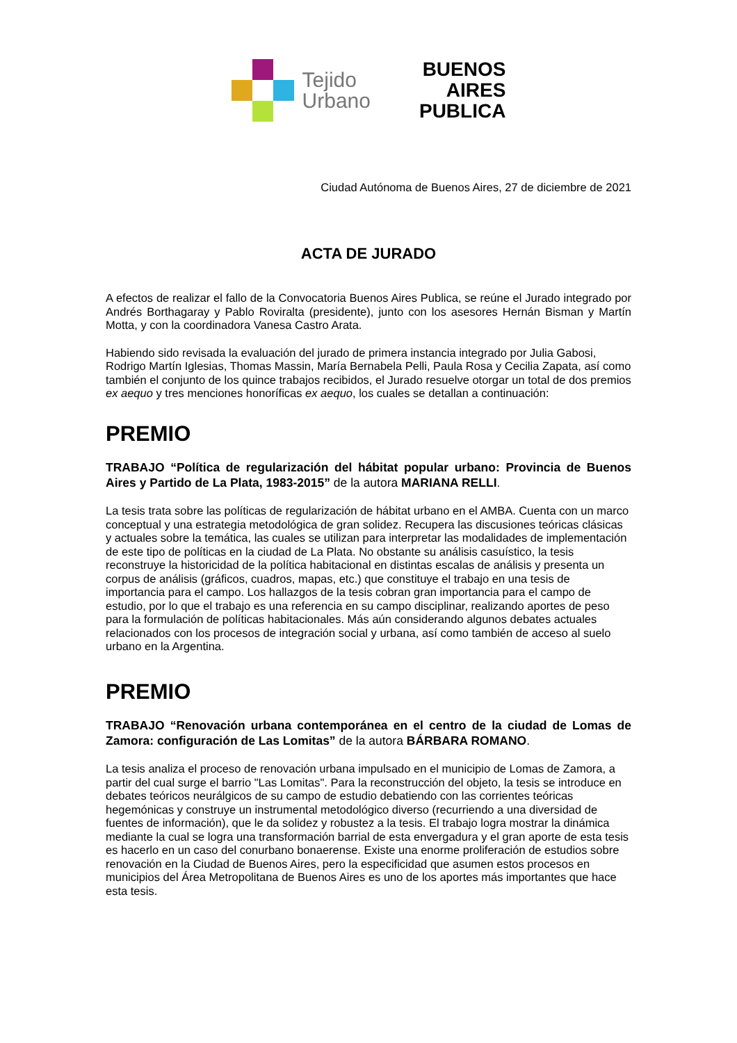Tejido
Urbano
BUENOS
AIRES
PUBLICA
Ciudad Autónoma de Buenos Aires, 27 de diciembre de 2021
ACTA DE JURADO
A efectos de realizar el fallo de la Convocatoria Buenos Aires Publica, se reúne el Jurado integrado por Andrés Borthagaray y Pablo Roviralta (presidente), junto con los asesores Hernán Bisman y Martín Motta, y con la coordinadora Vanesa Castro Arata.
Habiendo sido revisada la evaluación del jurado de primera instancia integrado por Julia Gabosi, Rodrigo Martín Iglesias, Thomas Massin, María Bernabela Pelli, Paula Rosa y Cecilia Zapata, así como también el conjunto de los quince trabajos recibidos, el Jurado resuelve otorgar un total de dos premios ex aequo y tres menciones honoríficas ex aequo, los cuales se detallan a continuación:
PREMIO
TRABAJO “Política de regularización del hábitat popular urbano: Provincia de Buenos Aires y Partido de La Plata, 1983-2015” de la autora MARIANA RELLI.
La tesis trata sobre las políticas de regularización de hábitat urbano en el AMBA. Cuenta con un marco conceptual y una estrategia metodológica de gran solidez. Recupera las discusiones teóricas clásicas y actuales sobre la temática, las cuales se utilizan para interpretar las modalidades de implementación de este tipo de políticas en la ciudad de La Plata. No obstante su análisis casuístico, la tesis reconstruye la historicidad de la política habitacional en distintas escalas de análisis y presenta un corpus de análisis (gráficos, cuadros, mapas, etc.) que constituye el trabajo en una tesis de importancia para el campo. Los hallazgos de la tesis cobran gran importancia para el campo de estudio, por lo que el trabajo es una referencia en su campo disciplinar, realizando aportes de peso para la formulación de políticas habitacionales. Más aún considerando algunos debates actuales relacionados con los procesos de integración social y urbana, así como también de acceso al suelo urbano en la Argentina.
PREMIO
TRABAJO “Renovación urbana contemporánea en el centro de la ciudad de Lomas de Zamora: configuración de Las Lomitas” de la autora BÁRBARA ROMANO.
La tesis analiza el proceso de renovación urbana impulsado en el municipio de Lomas de Zamora, a partir del cual surge el barrio "Las Lomitas". Para la reconstrucción del objeto, la tesis se introduce en debates teóricos neurálgicos de su campo de estudio debatiendo con las corrientes teóricas hegemónicas y construye un instrumental metodológico diverso (recurriendo a una diversidad de fuentes de información), que le da solidez y robustez a la tesis. El trabajo logra mostrar la dinámica mediante la cual se logra una transformación barrial de esta envergadura y el gran aporte de esta tesis es hacerlo en un caso del conurbano bonaerense. Existe una enorme proliferación de estudios sobre renovación en la Ciudad de Buenos Aires, pero la especificidad que asumen estos procesos en municipios del Área Metropolitana de Buenos Aires es uno de los aportes más importantes que hace esta tesis.